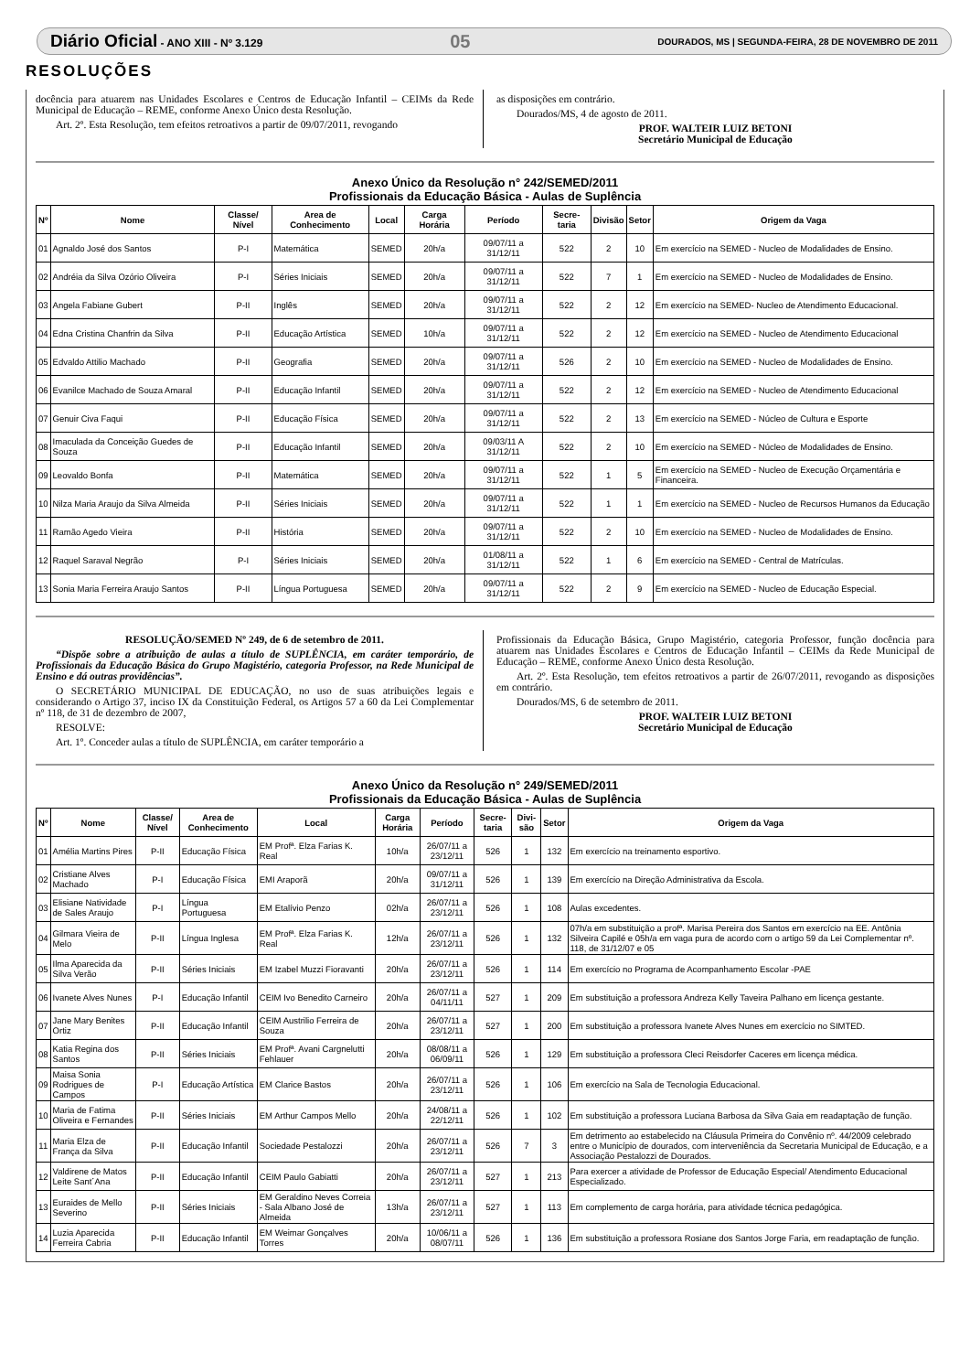Diário Oficial - ANO XIII - Nº 3.129 05 DOURADOS, MS | SEGUNDA-FEIRA, 28 DE NOVEMBRO DE 2011
RESOLUÇÕES
docência para atuarem nas Unidades Escolares e Centros de Educação Infantil – CEIMs da Rede Municipal de Educação – REME, conforme Anexo Único desta Resolução.
Art. 2º. Esta Resolução, tem efeitos retroativos a partir de 09/07/2011, revogando
as disposições em contrário.
Dourados/MS, 4 de agosto de 2011.
PROF. WALTEIR LUIZ BETONI
Secretário Municipal de Educação
Anexo Único da Resolução n° 242/SEMED/2011
Profissionais da Educação Básica - Aulas de Suplência
| Nº | Nome | Classe/ Nível | Area de Conhecimento | Local | Carga Horária | Período | Secre-taria | Divisão | Setor | Origem da Vaga |
| --- | --- | --- | --- | --- | --- | --- | --- | --- | --- | --- |
| 01 | Agnaldo José dos Santos | P-I | Matemática | SEMED | 20h/a | 09/07/11 a 31/12/11 | 522 | 2 | 10 | Em exercício na SEMED - Nucleo de Modalidades de Ensino. |
| 02 | Andréia da Silva Ozório Oliveira | P-I | Séries Iniciais | SEMED | 20h/a | 09/07/11 a 31/12/11 | 522 | 7 | 1 | Em exercício na SEMED - Nucleo de Modalidades de Ensino. |
| 03 | Angela Fabiane Gubert | P-II | Inglês | SEMED | 20h/a | 09/07/11 a 31/12/11 | 522 | 2 | 12 | Em exercício na SEMED- Nucleo de Atendimento Educacional. |
| 04 | Edna Cristina Chanfrin da Silva | P-II | Educação Artística | SEMED | 10h/a | 09/07/11 a 31/12/11 | 522 | 2 | 12 | Em exercício na SEMED - Nucleo de Atendimento Educacional |
| 05 | Edvaldo Attilio Machado | P-II | Geografia | SEMED | 20h/a | 09/07/11 a 31/12/11 | 526 | 2 | 10 | Em exercício na SEMED - Nucleo de Modalidades de Ensino. |
| 06 | Evanilce Machado de Souza Amaral | P-II | Educação Infantil | SEMED | 20h/a | 09/07/11 a 31/12/11 | 522 | 2 | 12 | Em exercício na SEMED - Nucleo de Atendimento Educacional |
| 07 | Genuir Civa Faqui | P-II | Educação Física | SEMED | 20h/a | 09/07/11 a 31/12/11 | 522 | 2 | 13 | Em exercício na SEMED - Núcleo de Cultura e Esporte |
| 08 | Imaculada da Conceição Guedes de Souza | P-II | Educação Infantil | SEMED | 20h/a | 09/03/11 A 31/12/11 | 522 | 2 | 10 | Em exercício na SEMED - Núcleo de Modalidades de Ensino. |
| 09 | Leovaldo Bonfa | P-II | Matemática | SEMED | 20h/a | 09/07/11 a 31/12/11 | 522 | 1 | 5 | Em exercício na SEMED - Nucleo de Execução Orçamentária e Financeira. |
| 10 | Nilza Maria Araujo da Silva Almeida | P-II | Séries Iniciais | SEMED | 20h/a | 09/07/11 a 31/12/11 | 522 | 1 | 1 | Em exercício na SEMED - Nucleo de Recursos Humanos da Educação |
| 11 | Ramão Agedo Vieira | P-II | História | SEMED | 20h/a | 09/07/11 a 31/12/11 | 522 | 2 | 10 | Em exercício na SEMED - Nucleo de Modalidades de Ensino. |
| 12 | Raquel Saraval Negrão | P-I | Séries Iniciais | SEMED | 20h/a | 01/08/11 a 31/12/11 | 522 | 1 | 6 | Em exercício na SEMED - Central de Matrículas. |
| 13 | Sonia Maria Ferreira Araujo Santos | P-II | Língua Portuguesa | SEMED | 20h/a | 09/07/11 a 31/12/11 | 522 | 2 | 9 | Em exercício na SEMED - Nucleo de Educação Especial. |
RESOLUÇÃO/SEMED Nº 249, de 6 de setembro de 2011.
“Dispõe sobre a atribuição de aulas a título de SUPLÊNCIA, em caráter temporário, de Profissionais da Educação Básica do Grupo Magistério, categoria Professor, na Rede Municipal de Ensino e dá outras providências”.
O SECRETÁRIO MUNICIPAL DE EDUCAÇÃO, no uso de suas atribuições legais e considerando o Artigo 37, inciso IX da Constituição Federal, os Artigos 57 a 60 da Lei Complementar nº 118, de 31 de dezembro de 2007,
RESOLVE:
Art. 1º. Conceder aulas a título de SUPLÊNCIA, em caráter temporário a
Profissionais da Educação Básica, Grupo Magistério, categoria Professor, função docência para atuarem nas Unidades Escolares e Centros de Educação Infantil – CEIMs da Rede Municipal de Educação – REME, conforme Anexo Único desta Resolução.
Art. 2º. Esta Resolução, tem efeitos retroativos a partir de 26/07/2011, revogando as disposições em contrário.
Dourados/MS, 6 de setembro de 2011.
PROF. WALTEIR LUIZ BETONI
Secretário Municipal de Educação
Anexo Único da Resolução n° 249/SEMED/2011
Profissionais da Educação Básica - Aulas de Suplência
| Nº | Nome | Classe/ Nível | Area de Conhecimento | Local | Carga Horária | Período | Secre-taria | Divi-são | Setor | Origem da Vaga |
| --- | --- | --- | --- | --- | --- | --- | --- | --- | --- | --- |
| 01 | Amélia Martins Pires | P-II | Educação Física | EM Profª. Elza Farias K. Real | 10h/a | 26/07/11 a 23/12/11 | 526 | 1 | 132 | Em exercício na treinamento esportivo. |
| 02 | Cristiane Alves Machado | P-I | Educação Física | EMI Araporã | 20h/a | 09/07/11 a 31/12/11 | 526 | 1 | 139 | Em exercício na Direção Administrativa da Escola. |
| 03 | Elisiane Natividade de Sales Araujo | P-I | Língua Portuguesa | EM Etalívio Penzo | 02h/a | 26/07/11 a 23/12/11 | 526 | 1 | 108 | Aulas excedentes. |
| 04 | Gilmara Vieira de Melo | P-II | Língua Inglesa | EM Profª. Elza Farias K. Real | 12h/a | 26/07/11 a 23/12/11 | 526 | 1 | 132 | 07h/a em substituição a profª. Marisa Pereira dos Santos em exercício na EE. Antônia Silveira Capilé e 05h/a em vaga pura de acordo com o artigo 59 da Lei Complementar nº. 118, de 31/12/07 e 05 |
| 05 | Ilma Aparecida da Silva Verão | P-II | Séries Iniciais | EM Izabel Muzzi Fioravanti | 20h/a | 26/07/11 a 23/12/11 | 526 | 1 | 114 | Em exercício no Programa de Acompanhamento Escolar -PAE |
| 06 | Ivanete Alves Nunes | P-I | Educação Infantil | CEIM Ivo Benedito Carneiro | 20h/a | 26/07/11 a 04/11/11 | 527 | 1 | 209 | Em substituição a professora Andreza Kelly Taveira Palhano em licença gestante. |
| 07 | Jane Mary Benites Ortiz | P-II | Educação Infantil | CEIM Austrilio Ferreira de Souza | 20h/a | 26/07/11 a 23/12/11 | 527 | 1 | 200 | Em substituição a professora Ivanete Alves Nunes em exercício no SIMTED. |
| 08 | Katia Regina dos Santos | P-II | Séries Iniciais | EM Profª. Avani Cargnelutti Fehlauer | 20h/a | 08/08/11 a 06/09/11 | 526 | 1 | 129 | Em substituição a professora Cleci Reisdorfer Caceres em licença médica. |
| 09 | Maisa Sonia Rodrigues de Campos | P-I | Educação Artística | EM Clarice Bastos | 20h/a | 26/07/11 a 23/12/11 | 526 | 1 | 106 | Em exercício na Sala de Tecnologia Educacional. |
| 10 | Maria de Fatima Oliveira e Fernandes | P-II | Séries Iniciais | EM Arthur Campos Mello | 20h/a | 24/08/11 a 22/12/11 | 526 | 1 | 102 | Em substituição a professora Luciana Barbosa da Silva Gaia em readaptação de função. |
| 11 | Maria Elza de França da Silva | P-II | Educação Infantil | Sociedade Pestalozzi | 20h/a | 26/07/11 a 23/12/11 | 526 | 7 | 3 | Em detrimento ao estabelecido na Cláusula Primeira do Convênio nº. 44/2009 celebrado entre o Município de dourados, com interveniência da Secretaria Municipal de Educação, e a Associação Pestalozzi de Dourados. |
| 12 | Valdirene de Matos Leite Sant´Ana | P-II | Educação Infantil | CEIM Paulo Gabiatti | 20h/a | 26/07/11 a 23/12/11 | 527 | 1 | 213 | Para exercer a atividade de Professor de Educação Especial/ Atendimento Educacional Especializado. |
| 13 | Euraides de Mello Severino | P-II | Séries Iniciais | EM Geraldino Neves Correia - Sala Albano José de Almeida | 13h/a | 26/07/11 a 23/12/11 | 527 | 1 | 113 | Em complemento de carga horária, para atividade técnica pedagógica. |
| 14 | Luzia Aparecida Ferreira Cabria | P-II | Educação Infantil | EM Weimar Gonçalves Torres | 20h/a | 10/06/11 a 08/07/11 | 526 | 1 | 136 | Em substituição a professora Rosiane dos Santos Jorge Faria, em readaptação de função. |